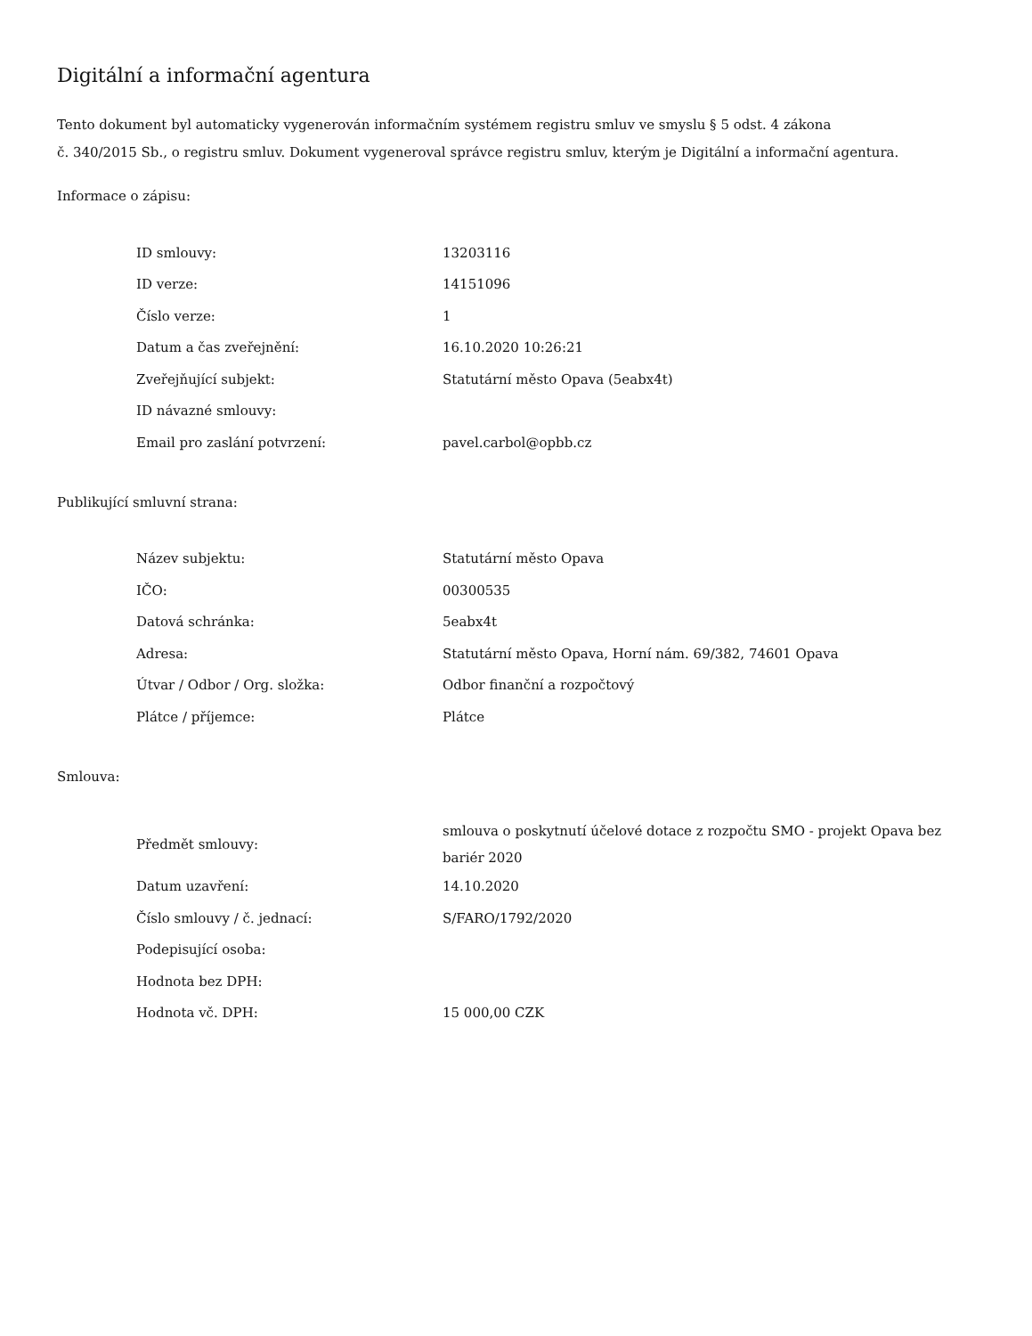Digitální a informační agentura
Tento dokument byl automaticky vygenerován informačním systémem registru smluv ve smyslu § 5 odst. 4 zákona
č. 340/2015 Sb., o registru smluv. Dokument vygeneroval správce registru smluv, kterým je Digitální a informační agentura.
Informace o zápisu:
| ID smlouvy: | 13203116 |
| ID verze: | 14151096 |
| Číslo verze: | 1 |
| Datum a čas zveřejnění: | 16.10.2020 10:26:21 |
| Zveřejňující subjekt: | Statutární město Opava (5eabx4t) |
| ID návazné smlouvy: | |
| Email pro zaslání potvrzení: | pavel.carbol@opbb.cz |
Publikující smluvní strana:
| Název subjektu: | Statutární město Opava |
| IČO: | 00300535 |
| Datová schránka: | 5eabx4t |
| Adresa: | Statutární město Opava, Horní nám. 69/382, 74601 Opava |
| Útvar / Odbor / Org. složka: | Odbor finanční a rozpočtový |
| Plátce / příjemce: | Plátce |
Smlouva:
| Předmět smlouvy: | smlouva o poskytnutí účelové dotace z rozpočtu SMO - projekt Opava bez bariér 2020 |
| Datum uzavření: | 14.10.2020 |
| Číslo smlouvy / č. jednací: | S/FARO/1792/2020 |
| Podepisující osoba: | |
| Hodnota bez DPH: | |
| Hodnota vč. DPH: | 15 000,00 CZK |